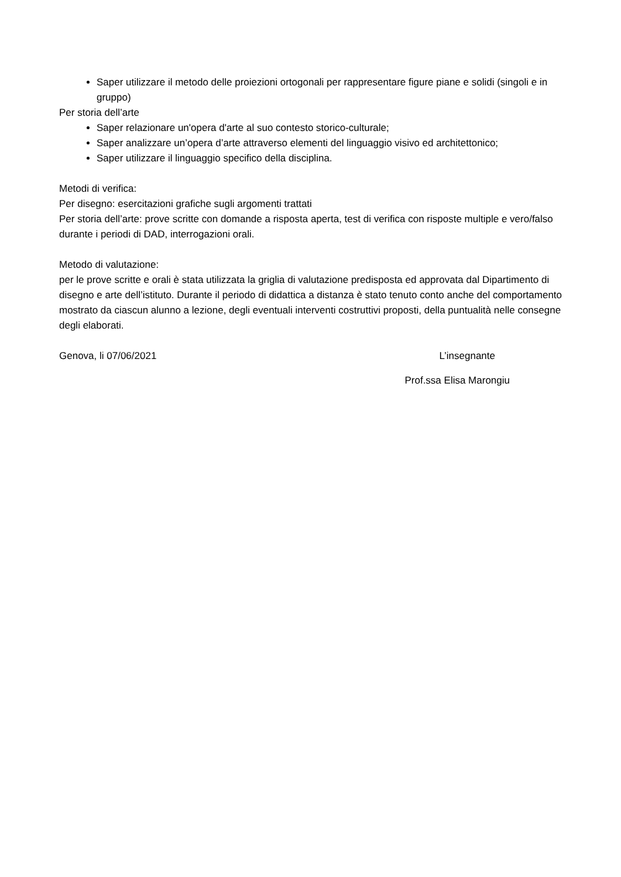Saper utilizzare il metodo delle proiezioni ortogonali per rappresentare figure piane e solidi (singoli e in gruppo)
Per storia dell’arte
Saper relazionare un'opera d'arte al suo contesto storico-culturale;
Saper analizzare un’opera d’arte attraverso elementi del linguaggio visivo ed architettonico;
Saper utilizzare il linguaggio specifico della disciplina.
Metodi di verifica:
Per disegno: esercitazioni grafiche sugli argomenti trattati
Per storia dell’arte: prove scritte con domande a risposta aperta, test di verifica con risposte multiple e vero/falso durante i periodi di DAD, interrogazioni orali.
Metodo di valutazione:
per le prove scritte e orali è stata utilizzata la griglia di valutazione predisposta ed approvata dal Dipartimento di disegno e arte dell’istituto. Durante il periodo di didattica a distanza è stato tenuto conto anche del comportamento mostrato da ciascun alunno a lezione, degli eventuali interventi costruttivi proposti, della puntualità nelle consegne degli elaborati.
Genova, li 07/06/2021 L’insegnante
Prof.ssa Elisa Marongiu